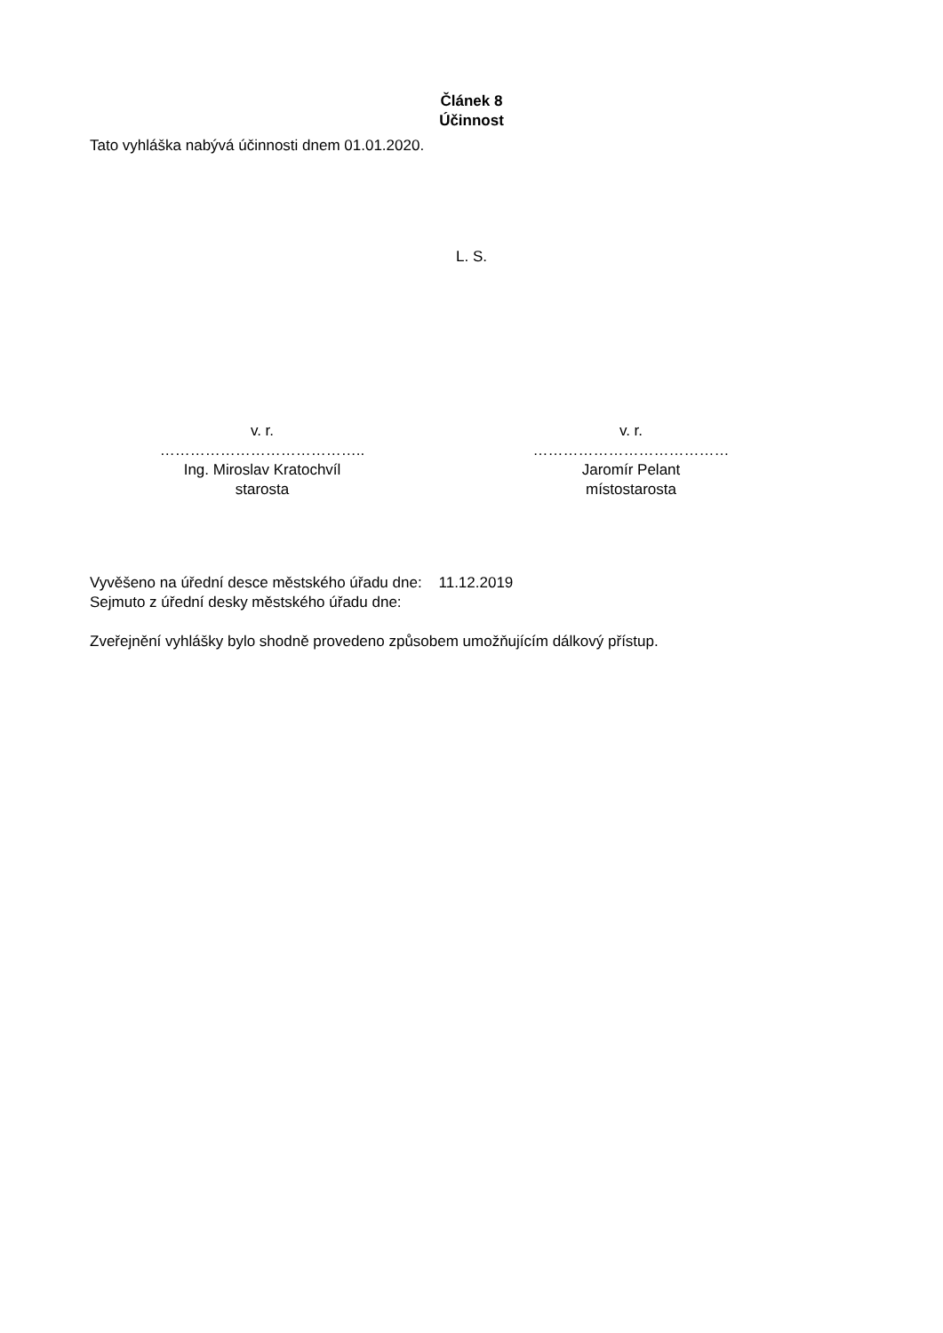Článek 8
Účinnost
Tato vyhláška nabývá účinnosti dnem 01.01.2020.
L. S.
v. r.
…………………………………..
Ing. Miroslav Kratochvíl
starosta
v. r.
…………………………………
Jaromír Pelant
místostarosta
Vyvěšeno na úřední desce městského úřadu dne: 11.12.2019
Sejmuto z úřední desky městského úřadu dne:
Zveřejnění vyhlášky bylo shodně provedeno způsobem umožňujícím dálkový přístup.